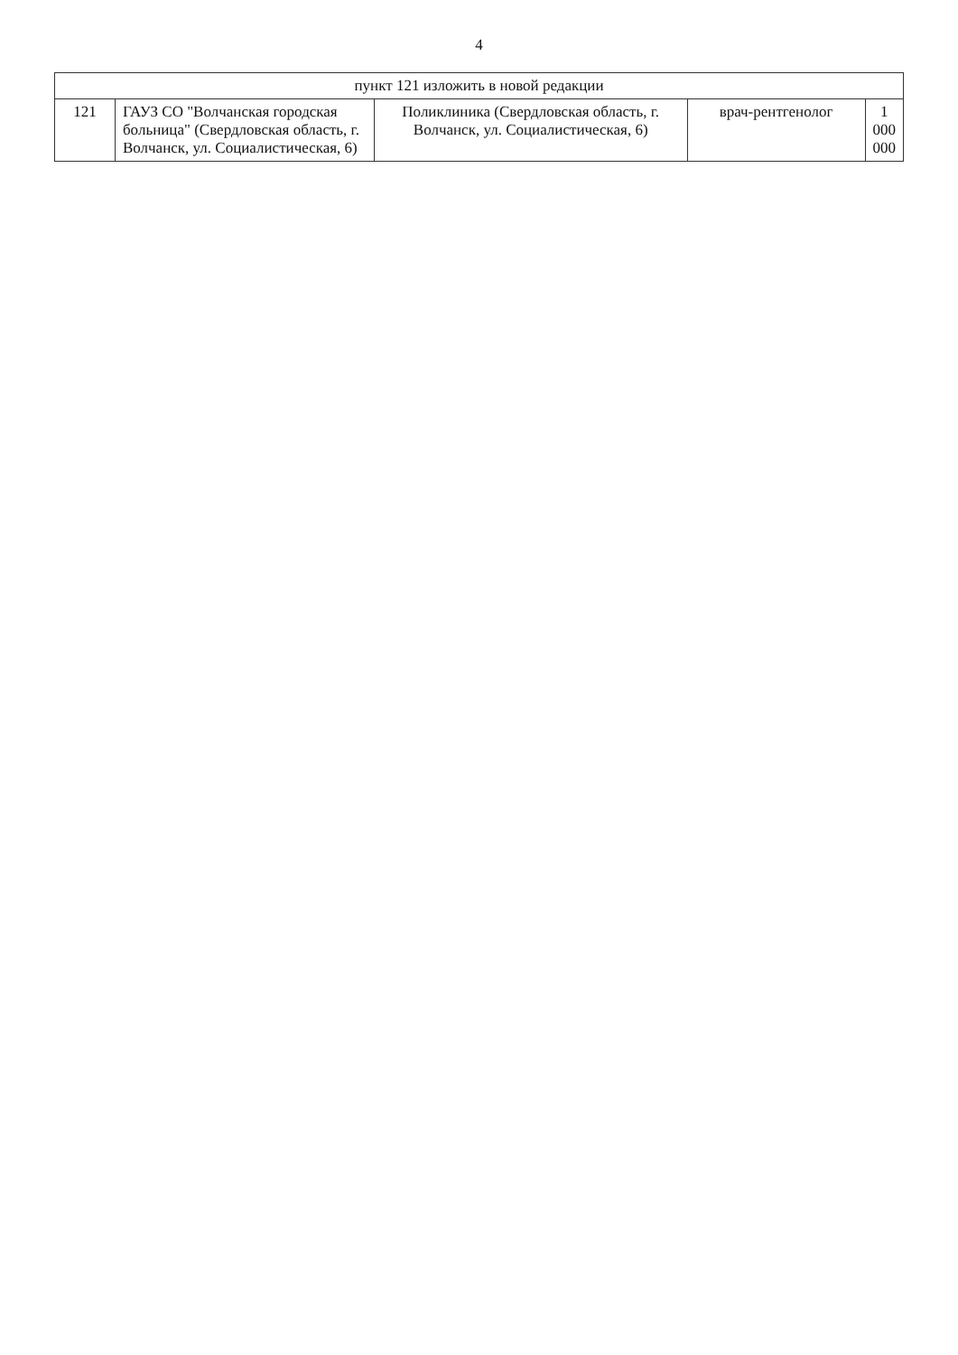4
| пункт 121 изложить в новой редакции | | | | |
| 121 | ГАУЗ СО "Волчанская городская больница" (Свердловская область, г. Волчанск, ул. Социалистическая, 6) | Поликлиника (Свердловская область, г. Волчанск, ул. Социалистическая, 6) | врач-рентгенолог | 1 000 000 |